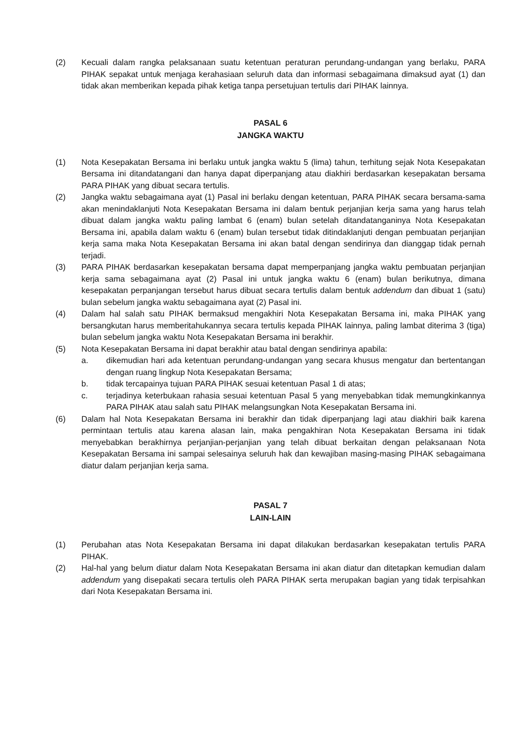(2) Kecuali dalam rangka pelaksanaan suatu ketentuan peraturan perundang-undangan yang berlaku, PARA PIHAK sepakat untuk menjaga kerahasiaan seluruh data dan informasi sebagaimana dimaksud ayat (1) dan tidak akan memberikan kepada pihak ketiga tanpa persetujuan tertulis dari PIHAK lainnya.
PASAL 6
JANGKA WAKTU
(1) Nota Kesepakatan Bersama ini berlaku untuk jangka waktu 5 (lima) tahun, terhitung sejak Nota Kesepakatan Bersama ini ditandatangani dan hanya dapat diperpanjang atau diakhiri berdasarkan kesepakatan bersama PARA PIHAK yang dibuat secara tertulis.
(2) Jangka waktu sebagaimana ayat (1) Pasal ini berlaku dengan ketentuan, PARA PIHAK secara bersama-sama akan menindaklanjuti Nota Kesepakatan Bersama ini dalam bentuk perjanjian kerja sama yang harus telah dibuat dalam jangka waktu paling lambat 6 (enam) bulan setelah ditandatanganinya Nota Kesepakatan Bersama ini, apabila dalam waktu 6 (enam) bulan tersebut tidak ditindaklanjuti dengan pembuatan perjanjian kerja sama maka Nota Kesepakatan Bersama ini akan batal dengan sendirinya dan dianggap tidak pernah terjadi.
(3) PARA PIHAK berdasarkan kesepakatan bersama dapat memperpanjang jangka waktu pembuatan perjanjian kerja sama sebagaimana ayat (2) Pasal ini untuk jangka waktu 6 (enam) bulan berikutnya, dimana kesepakatan perpanjangan tersebut harus dibuat secara tertulis dalam bentuk addendum dan dibuat 1 (satu) bulan sebelum jangka waktu sebagaimana ayat (2) Pasal ini.
(4) Dalam hal salah satu PIHAK bermaksud mengakhiri Nota Kesepakatan Bersama ini, maka PIHAK yang bersangkutan harus memberitahukannya secara tertulis kepada PIHAK lainnya, paling lambat diterima 3 (tiga) bulan sebelum jangka waktu Nota Kesepakatan Bersama ini berakhir.
(5) Nota Kesepakatan Bersama ini dapat berakhir atau batal dengan sendirinya apabila:
a. dikemudian hari ada ketentuan perundang-undangan yang secara khusus mengatur dan bertentangan dengan ruang lingkup Nota Kesepakatan Bersama;
b. tidak tercapainya tujuan PARA PIHAK sesuai ketentuan Pasal 1 di atas;
c. terjadinya keterbukaan rahasia sesuai ketentuan Pasal 5 yang menyebabkan tidak memungkinkannya PARA PIHAK atau salah satu PIHAK melangsungkan Nota Kesepakatan Bersama ini.
(6) Dalam hal Nota Kesepakatan Bersama ini berakhir dan tidak diperpanjang lagi atau diakhiri baik karena permintaan tertulis atau karena alasan lain, maka pengakhiran Nota Kesepakatan Bersama ini tidak menyebabkan berakhirnya perjanjian-perjanjian yang telah dibuat berkaitan dengan pelaksanaan Nota Kesepakatan Bersama ini sampai selesainya seluruh hak dan kewajiban masing-masing PIHAK sebagaimana diatur dalam perjanjian kerja sama.
PASAL 7
LAIN-LAIN
(1) Perubahan atas Nota Kesepakatan Bersama ini dapat dilakukan berdasarkan kesepakatan tertulis PARA PIHAK.
(2) Hal-hal yang belum diatur dalam Nota Kesepakatan Bersama ini akan diatur dan ditetapkan kemudian dalam addendum yang disepakati secara tertulis oleh PARA PIHAK serta merupakan bagian yang tidak terpisahkan dari Nota Kesepakatan Bersama ini.